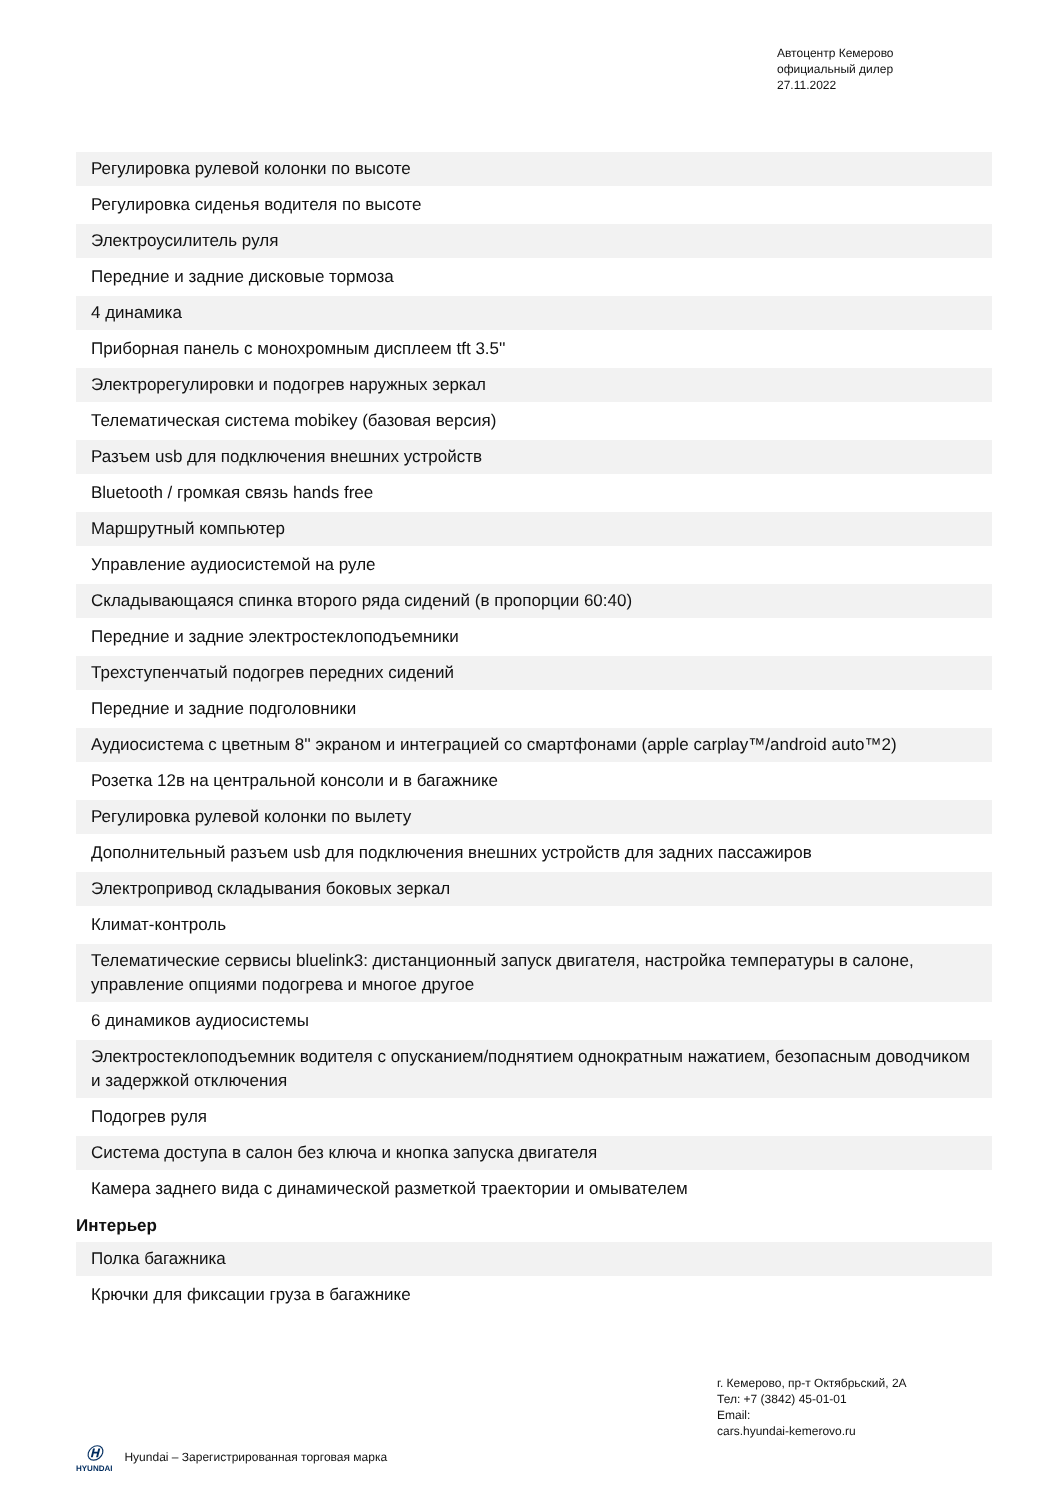Автоцентр Кемерово
официальный дилер
27.11.2022
| Регулировка рулевой колонки по высоте |
| Регулировка сиденья водителя по высоте |
| Электроусилитель руля |
| Передние и задние дисковые тормоза |
| 4 динамика |
| Приборная панель с монохромным дисплеем tft 3.5'' |
| Электрорегулировки и подогрев наружных зеркал |
| Телематическая система mobikey (базовая версия) |
| Разъем usb для подключения внешних устройств |
| Bluetooth / громкая связь hands free |
| Маршрутный компьютер |
| Управление аудиосистемой на руле |
| Складывающаяся спинка второго ряда сидений (в пропорции 60:40) |
| Передние и задние электростеклоподъемники |
| Трехступенчатый подогрев передних сидений |
| Передние и задние подголовники |
| Аудиосистема с цветным 8'' экраном и интеграцией со смартфонами (apple carplay™/android auto™2) |
| Розетка 12в на центральной консоли и в багажнике |
| Регулировка рулевой колонки по вылету |
| Дополнительный разъем usb для подключения внешних устройств для задних пассажиров |
| Электропривод складывания боковых зеркал |
| Климат-контроль |
| Телематические сервисы bluelink3: дистанционный запуск двигателя, настройка температуры в салоне, управление опциями подогрева и многое другое |
| 6 динамиков аудиосистемы |
| Электростеклоподъемник водителя с опусканием/поднятием однократным нажатием, безопасным доводчиком и задержкой отключения |
| Подогрев руля |
| Система доступа в салон без ключа и кнопка запуска двигателя |
| Камера заднего вида с динамической разметкой траектории и омывателем |
Интерьер
| Полка багажника |
| Крючки для фиксации груза в багажнике |
г. Кемерово, пр-т Октябрьский, 2А
Тел: +7 (3842) 45-01-01
Email:
cars.hyundai-kemerovo.ru
Ⓗ
HYUNDAI
Hyundai – Зарегистрированная торговая марка